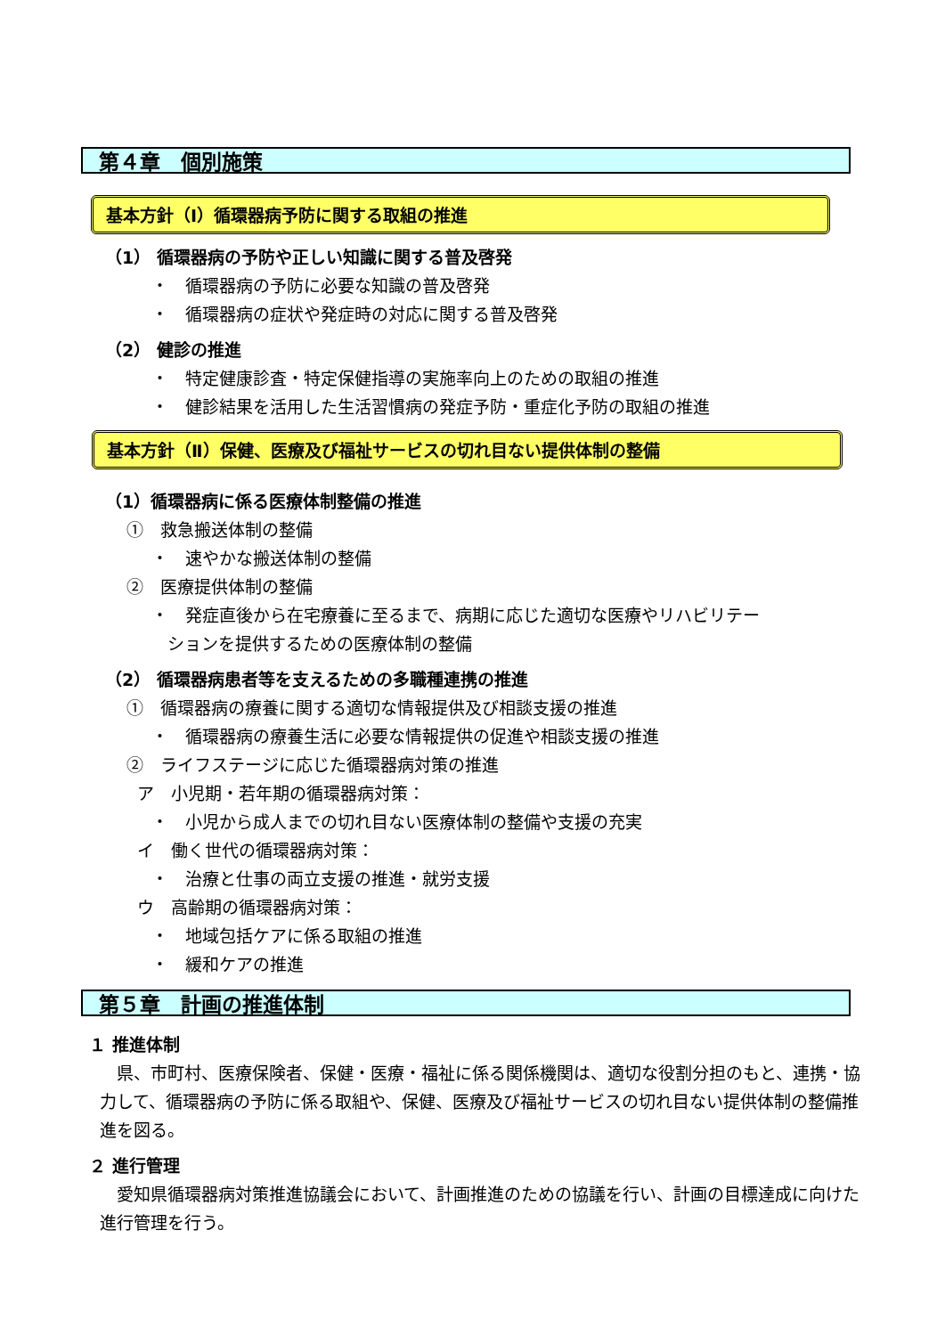第４章　個別施策
基本方針（Ⅰ）循環器病予防に関する取組の推進
（1） 循環器病の予防や正しい知識に関する普及啓発
・　循環器病の予防に必要な知識の普及啓発
・　循環器病の症状や発症時の対応に関する普及啓発
（2） 健診の推進
・　特定健康診査・特定保健指導の実施率向上のための取組の推進
・　健診結果を活用した生活習慣病の発症予防・重症化予防の取組の推進
基本方針（Ⅱ）保健、医療及び福祉サービスの切れ目ない提供体制の整備
（1）循環器病に係る医療体制整備の推進
①　救急搬送体制の整備
・　速やかな搬送体制の整備
②　医療提供体制の整備
・　発症直後から在宅療養に至るまで、病期に応じた適切な医療やリハビリテー
ションを提供するための医療体制の整備
（2） 循環器病患者等を支えるための多職種連携の推進
①　循環器病の療養に関する適切な情報提供及び相談支援の推進
・　循環器病の療養生活に必要な情報提供の促進や相談支援の推進
②　ライフステージに応じた循環器病対策の推進
ア　小児期・若年期の循環器病対策：
・　小児から成人までの切れ目ない医療体制の整備や支援の充実
イ　働く世代の循環器病対策：
・　治療と仕事の両立支援の推進・就労支援
ウ　高齢期の循環器病対策：
・　地域包括ケアに係る取組の推進
・　緩和ケアの推進
第５章　計画の推進体制
１ 推進体制
　県、市町村、医療保険者、保健・医療・福祉に係る関係機関は、適切な役割分担のもと、連携・協力して、循環器病の予防に係る取組や、保健、医療及び福祉サービスの切れ目ない提供体制の整備推進を図る。
２ 進行管理
　愛知県循環器病対策推進協議会において、計画推進のための協議を行い、計画の目標達成に向けた進行管理を行う。